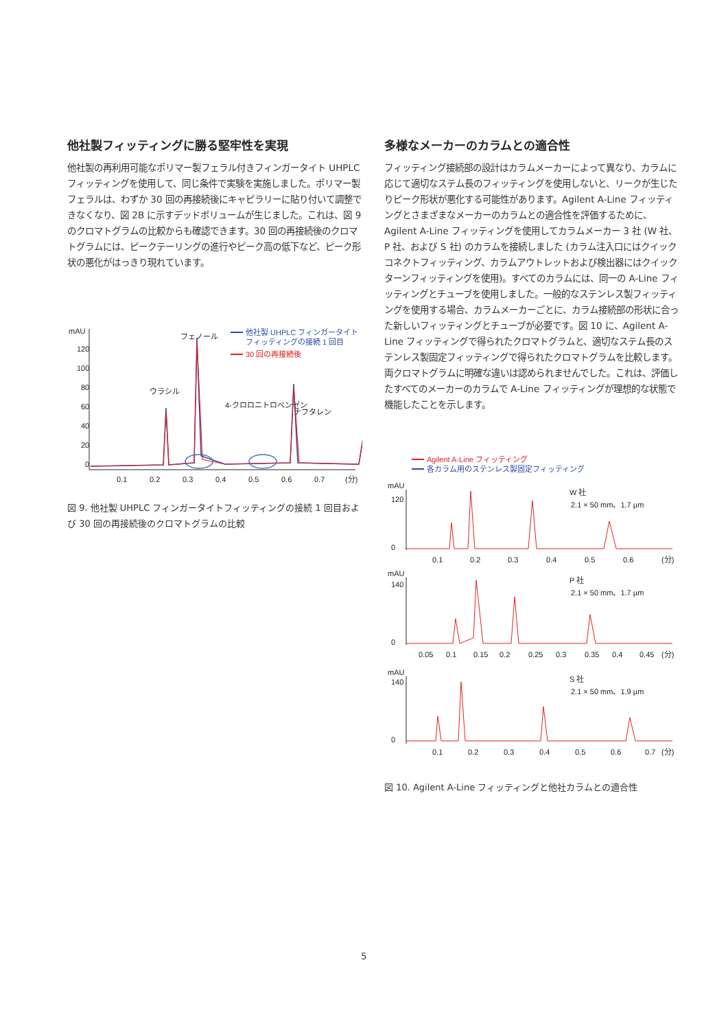他社製フィッティングに勝る堅牢性を実現
他社製の再利用可能なポリマー製フェラル付きフィンガータイト UHPLC フィッティングを使用して、同じ条件で実験を実施しました。ポリマー製フェラルは、わずか 30 回の再接続後にキャピラリーに貼り付いて調整できなくなり、図 2B に示すデッドボリュームが生じました。これは、図 9 のクロマトグラムの比較からも確認できます。30 回の再接続後のクロマトグラムには、ピークテーリングの進行やピーク高の低下など、ピーク形状の悪化がはっきり現れています。
mAU
120
100
80
60
40
20
0
0.1
0.2
0.3
0.4
0.5
0.6
0.7
(分)
他社製 UHPLC フィンガータイト
フィッティングの接続 1 回目
30 回の再接続後
ウラシル
フェノール
4-クロロニトロベンゼン
ナフタレン
図 9. 他社製 UHPLC フィンガータイトフィッティングの接続 1 回目および 30 回の再接続後のクロマトグラムの比較
多様なメーカーのカラムとの適合性
フィッティング接続部の設計はカラムメーカーによって異なり、カラムに応じて適切なステム長のフィッティングを使用しないと、リークが生じたりピーク形状が悪化する可能性があります。Agilent A-Line フィッティングとさまざまなメーカーのカラムとの適合性を評価するために、Agilent A-Line フィッティングを使用してカラムメーカー 3 社 (W 社、P 社、および S 社) のカラムを接続しました (カラム注入口にはクイックコネクトフィッティング、カラムアウトレットおよび検出器にはクイックターンフィッティングを使用)。すべてのカラムには、同一の A-Line フィッティングとチューブを使用しました。一般的なステンレス製フィッティングを使用する場合、カラムメーカーごとに、カラム接続部の形状に合った新しいフィッティングとチューブが必要です。図 10 に、Agilent A-Line フィッティングで得られたクロマトグラムと、適切なステム長のステンレス製固定フィッティングで得られたクロマトグラムを比較します。両クロマトグラムに明確な違いは認められませんでした。これは、評価したすべてのメーカーのカラムで A-Line フィッティングが理想的な状態で機能したことを示します。
Agilent A-Line フィッティング
各カラム用のステンレス製固定フィッティング
mAU
0
120
0.1
0.2
0.3
0.4
0.5
0.6
(分)
W 社
2.1 × 50 mm、1.7 µm
mAU
0
140
0.05
0.1
0.15
0.2
0.25
0.3
0.35
0.4
0.45
(分)
P 社
2.1 × 50 mm、1.7 µm
mAU
0
140
0.1
0.2
0.3
0.4
0.5
0.6
0.7
(分)
S 社
2.1 × 50 mm、1.9 µm
図 10. Agilent A-Line フィッティングと他社カラムとの適合性
5